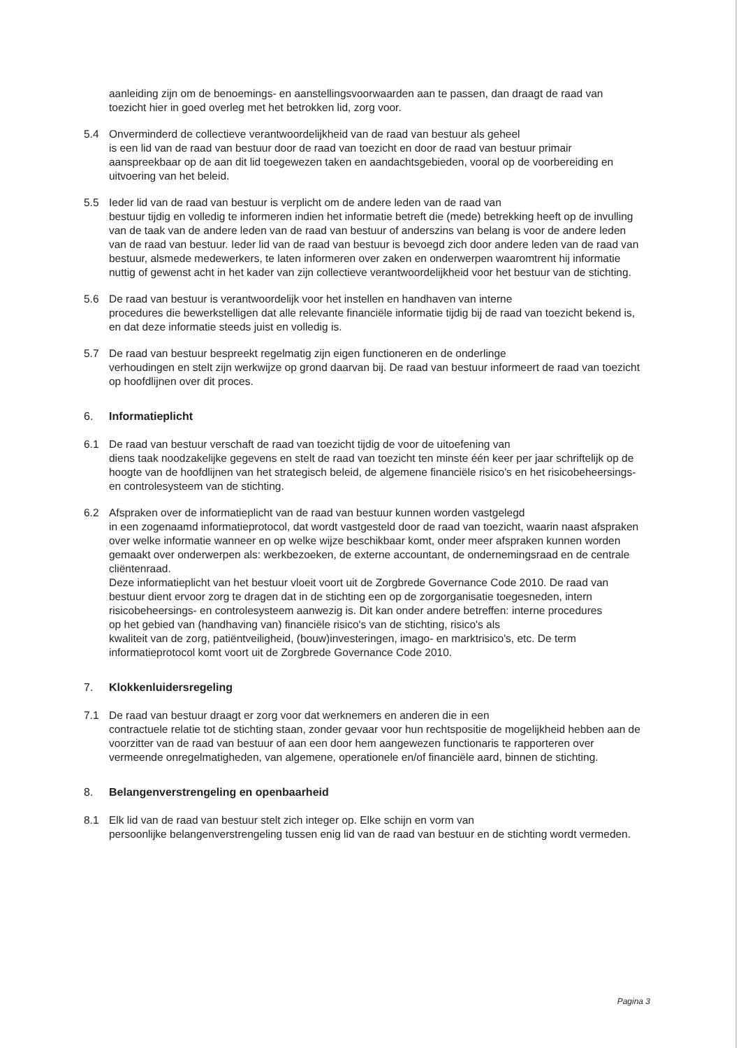aanleiding zijn om de benoemings- en aanstellingsvoorwaarden aan te passen, dan draagt de raad van toezicht hier in goed overleg met het betrokken lid, zorg voor.
5.4 Onverminderd de collectieve verantwoordelijkheid van de raad van bestuur als geheel
is een lid van de raad van bestuur door de raad van toezicht en door de raad van bestuur primair aanspreekbaar op de aan dit lid toegewezen taken en aandachtsgebieden, vooral op de voorbereiding en uitvoering van het beleid.
5.5 Ieder lid van de raad van bestuur is verplicht om de andere leden van de raad van
bestuur tijdig en volledig te informeren indien het informatie betreft die (mede) betrekking heeft op de invulling van de taak van de andere leden van de raad van bestuur of anderszins van belang is voor de andere leden van de raad van bestuur. Ieder lid van de raad van bestuur is bevoegd zich door andere leden van de raad van bestuur, alsmede medewerkers, te laten informeren over zaken en onderwerpen waaromtrent hij informatie nuttig of gewenst acht in het kader van zijn collectieve verantwoordelijkheid voor het bestuur van de stichting.
5.6 De raad van bestuur is verantwoordelijk voor het instellen en handhaven van interne
procedures die bewerkstelligen dat alle relevante financiële informatie tijdig bij de raad van toezicht bekend is, en dat deze informatie steeds juist en volledig is.
5.7 De raad van bestuur bespreekt regelmatig zijn eigen functioneren en de onderlinge
verhoudingen en stelt zijn werkwijze op grond daarvan bij. De raad van bestuur informeert de raad van toezicht op hoofdlijnen over dit proces.
6. Informatieplicht
6.1 De raad van bestuur verschaft de raad van toezicht tijdig de voor de uitoefening van
diens taak noodzakelijke gegevens en stelt de raad van toezicht ten minste één keer per jaar schriftelijk op de hoogte van de hoofdlijnen van het strategisch beleid, de algemene financiële risico's en het risicobeheersings- en controlesysteem van de stichting.
6.2 Afspraken over de informatieplicht van de raad van bestuur kunnen worden vastgelegd
in een zogenaamd informatieprotocol, dat wordt vastgesteld door de raad van toezicht, waarin naast afspraken over welke informatie wanneer en op welke wijze beschikbaar komt, onder meer afspraken kunnen worden gemaakt over onderwerpen als: werkbezoeken, de externe accountant, de ondernemingsraad en de centrale cliëntenraad.
Deze informatieplicht van het bestuur vloeit voort uit de Zorgbrede Governance Code 2010. De raad van bestuur dient ervoor zorg te dragen dat in de stichting een op de zorgorganisatie toegesneden, intern risicobeheersings- en controlesysteem aanwezig is. Dit kan onder andere betreffen: interne procedures
op het gebied van (handhaving van) financiële risico's van de stichting, risico's als
kwaliteit van de zorg, patiëntveiligheid, (bouw)investeringen, imago- en marktrisico's, etc. De term informatieprotocol komt voort uit de Zorgbrede Governance Code 2010.
7. Klokkenluidersregeling
7.1 De raad van bestuur draagt er zorg voor dat werknemers en anderen die in een
contractuele relatie tot de stichting staan, zonder gevaar voor hun rechtspositie de mogelijkheid hebben aan de voorzitter van de raad van bestuur of aan een door hem aangewezen functionaris te rapporteren over vermeende onregelmatigheden, van algemene, operationele en/of financiële aard, binnen de stichting.
8. Belangenverstrengeling en openbaarheid
8.1 Elk lid van de raad van bestuur stelt zich integer op. Elke schijn en vorm van
persoonlijke belangenverstrengeling tussen enig lid van de raad van bestuur en de stichting wordt vermeden.
Pagina 3